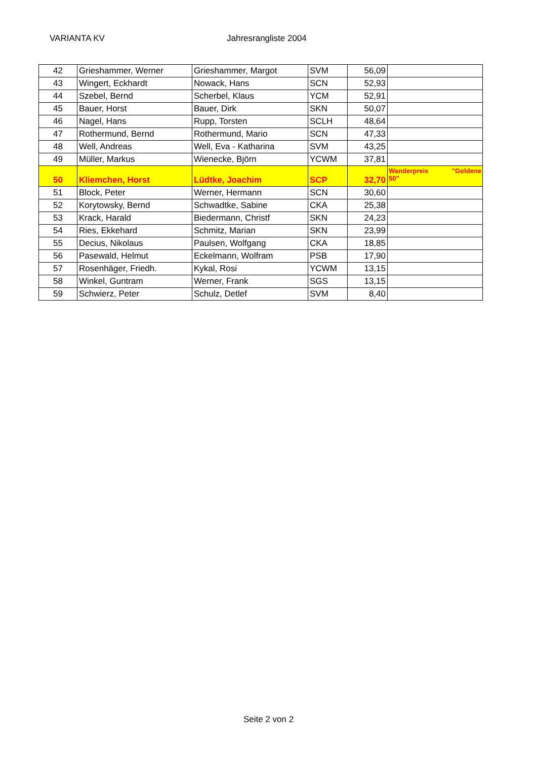VARIANTA KV Jahresrangliste 2004
| 42 | Grieshammer, Werner | Grieshammer, Margot | SVM | 56,09 | |
| 43 | Wingert, Eckhardt | Nowack, Hans | SCN | 52,93 | |
| 44 | Szebel, Bernd | Scherbel, Klaus | YCM | 52,91 | |
| 45 | Bauer, Horst | Bauer, Dirk | SKN | 50,07 | |
| 46 | Nagel, Hans | Rupp, Torsten | SCLH | 48,64 | |
| 47 | Rothermund, Bernd | Rothermund, Mario | SCN | 47,33 | |
| 48 | Well, Andreas | Well, Eva - Katharina | SVM | 43,25 | |
| 49 | Müller, Markus | Wienecke, Björn | YCWM | 37,81 | |
| 50 | Kliemchen, Horst | Lüdtke, Joachim | SCP | 32,70 | Wanderpreis "Goldene 50" |
| 51 | Block, Peter | Werner, Hermann | SCN | 30,60 | |
| 52 | Korytowsky, Bernd | Schwadtke, Sabine | CKA | 25,38 | |
| 53 | Krack, Harald | Biedermann, Christf | SKN | 24,23 | |
| 54 | Ries, Ekkehard | Schmitz, Marian | SKN | 23,99 | |
| 55 | Decius, Nikolaus | Paulsen, Wolfgang | CKA | 18,85 | |
| 56 | Pasewald, Helmut | Eckelmann, Wolfram | PSB | 17,90 | |
| 57 | Rosenhäger, Friedh. | Kykal, Rosi | YCWM | 13,15 | |
| 58 | Winkel, Guntram | Werner, Frank | SGS | 13,15 | |
| 59 | Schwierz, Peter | Schulz, Detlef | SVM | 8,40 | |
Seite 2 von 2